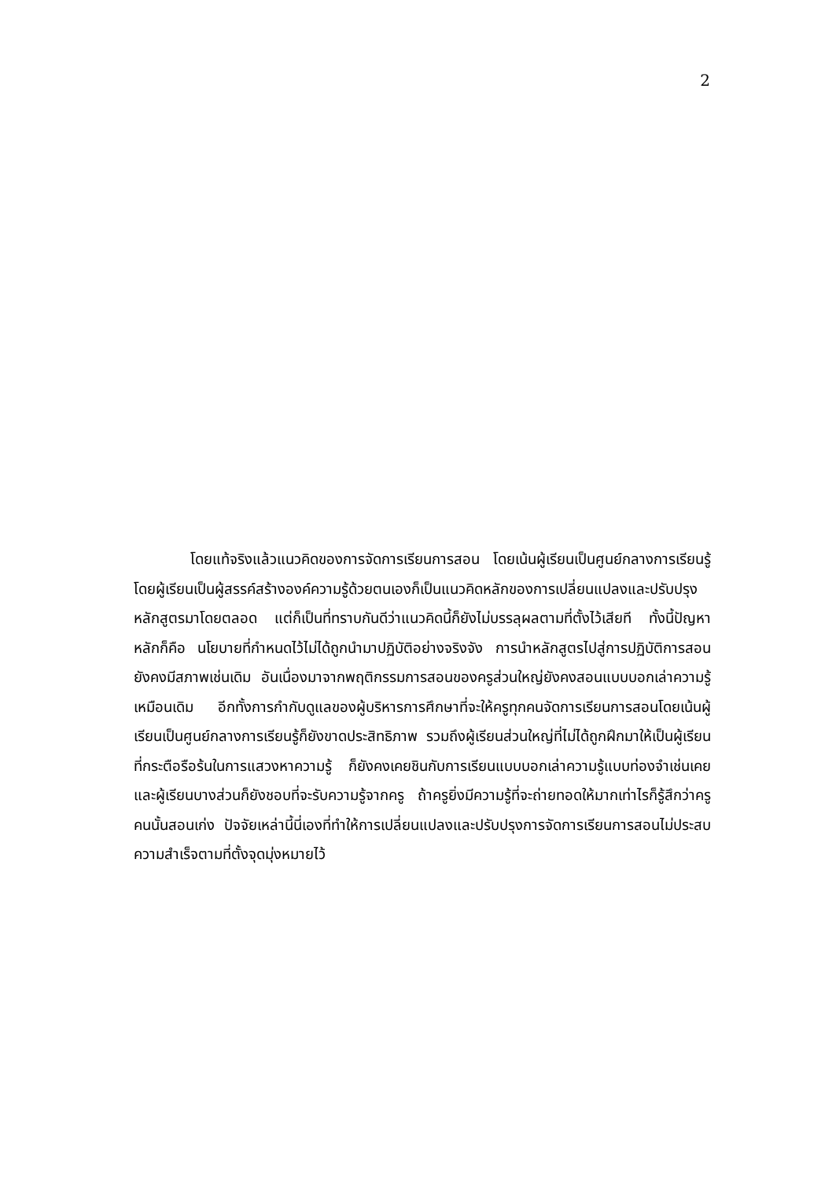2
โดยแท้จริงแล้วแนวคิดของการจัดการเรียนการสอน โดยเน้นผู้เรียนเป็นศูนย์กลางการเรียนรู้โดยผู้เรียนเป็นผู้สรรค์สร้างองค์ความรู้ด้วยตนเองก็เป็นแนวคิดหลักของการเปลี่ยนแปลงและปรับปรุงหลักสูตรมาโดยตลอด แต่ก็เป็นที่ทราบกันดีว่าแนวคิดนี้ก็ยังไม่บรรลุผลตามที่ตั้งไว้เสียที ทั้งนี้ปัญหาหลักก็คือ นโยบายที่กำหนดไว้ไม่ได้ถูกนำมาปฏิบัติอย่างจริงจัง การนำหลักสูตรไปสู่การปฏิบัติการสอนยังคงมีสภาพเช่นเดิม อันเนื่องมาจากพฤติกรรมการสอนของครูส่วนใหญ่ยังคงสอนแบบบอกเล่าความรู้เหมือนเดิม อีกทั้งการกำกับดูแลของผู้บริหารการศึกษาที่จะให้ครูทุกคนจัดการเรียนการสอนโดยเน้นผู้เรียนเป็นศูนย์กลางการเรียนรู้ก็ยังขาดประสิทธิภาพ รวมถึงผู้เรียนส่วนใหญ่ที่ไม่ได้ถูกฝึกมาให้เป็นผู้เรียนที่กระตือรือร้นในการแสวงหาความรู้ ก็ยังคงเคยชินกับการเรียนแบบบอกเล่าความรู้แบบท่องจำเช่นเคย และผู้เรียนบางส่วนก็ยังชอบที่จะรับความรู้จากครู ถ้าครูยิ่งมีความรู้ที่จะถ่ายทอดให้มากเท่าไรก็รู้สึกว่าครูคนนั้นสอนเก่ง ปัจจัยเหล่านี้นี่เองที่ทำให้การเปลี่ยนแปลงและปรับปรุงการจัดการเรียนการสอนไม่ประสบความสำเร็จตามที่ตั้งจุดมุ่งหมายไว้